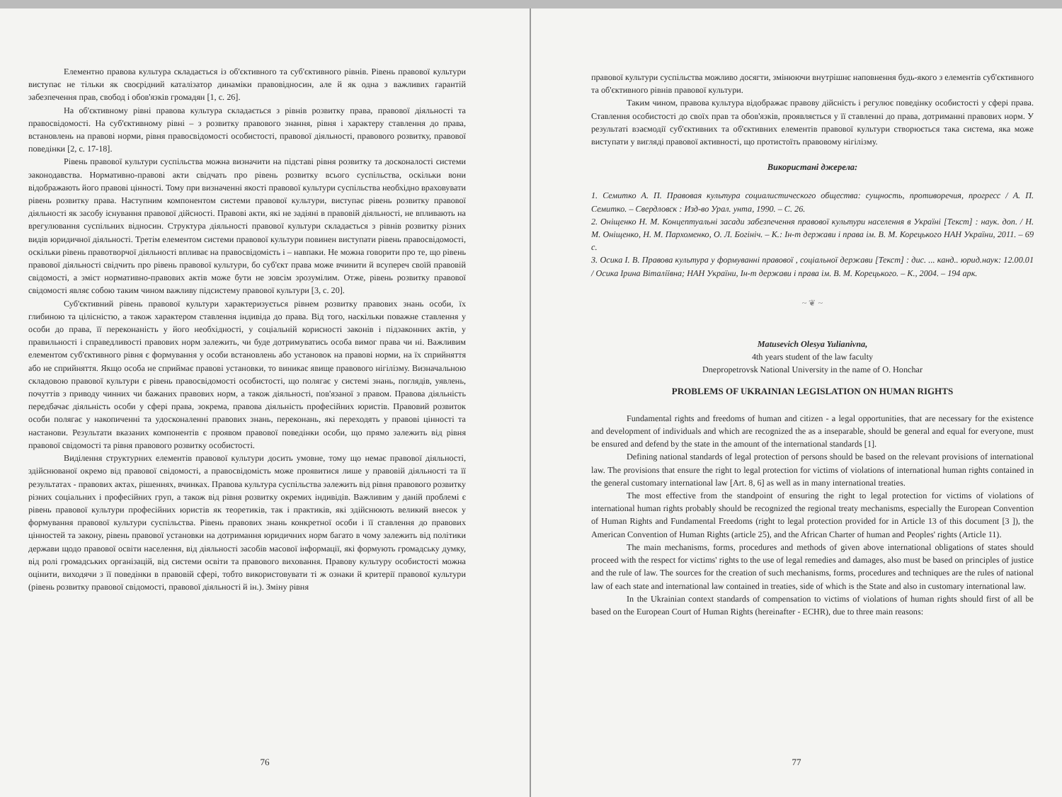Елементно правова культура складається із об'єктивного та суб'єктивного рівнів. Рівень правової культури виступає не тільки як своєрідний каталізатор динаміки правовідносин, але й як одна з важливих гарантій забезпечення прав, свобод і обов'язків громадян [1, с. 26].
На об'єктивному рівні правова культура складається з рівнів розвитку права, правової діяльності та правосвідомості. На суб'єктивному рівні – з розвитку правового знання, рівня і характеру ставлення до права, встановлень на правові норми, рівня правосвідомості особистості, правової діяльності, правового розвитку, правової поведінки [2, с. 17-18].
Рівень правової культури суспільства можна визначити на підставі рівня розвитку та досконалості системи законодавства. Нормативно-правові акти свідчать про рівень розвитку всього суспільства, оскільки вони відображають його правові цінності. Тому при визначенні якості правової культури суспільства необхідно враховувати рівень розвитку права. Наступним компонентом системи правової культури, виступає рівень розвитку правової діяльності як засобу існування правової дійсності. Правові акти, які не задіяні в правовій діяльності, не впливають на врегулювання суспільних відносин. Структура діяльності правової культури складається з рівнів розвитку різних видів юридичної діяльності. Третім елементом системи правової культури повинен виступати рівень правосвідомості, оскільки рівень правотворчої діяльності впливає на правосвідомість і – навпаки. Не можна говорити про те, що рівень правової діяльності свідчить про рівень правової культури, бо суб'єкт права може вчинити й всупереч своїй правовій свідомості, а зміст нормативно-правових актів може бути не зовсім зрозумілим. Отже, рівень розвитку правової свідомості являє собою таким чином важливу підсистему правової культури [3, с. 20].
Суб'єктивний рівень правової культури характеризується рівнем розвитку правових знань особи, їх глибиною та цілісністю, а також характером ставлення індивіда до права. Від того, наскільки поважне ставлення у особи до права, її переконаність у його необхідності, у соціальній корисності законів і підзаконних актів, у правильності і справедливості правових норм залежить, чи буде дотримуватись особа вимог права чи ні. Важливим елементом суб'єктивного рівня є формування у особи встановлень або установок на правові норми, на їх сприйняття або не сприйняття. Якщо особа не сприймає правові установки, то виникає явище правового нігілізму. Визначальною складовою правової культури є рівень правосвідомості особистості, що полягає у системі знань, поглядів, уявлень, почуттів з приводу чинних чи бажаних правових норм, а також діяльності, пов'язаної з правом. Правова діяльність передбачає діяльність особи у сфері права, зокрема, правова діяльність професійних юристів. Правовий розвиток особи полягає у накопиченні та удосконаленні правових знань, переконань, які переходять у правові цінності та настанови. Результати вказаних компонентів є проявом правової поведінки особи, що прямо залежить від рівня правової свідомості та рівня правового розвитку особистості.
Виділення структурних елементів правової культури досить умовне, тому що немає правової діяльності, здійснюваної окремо від правової свідомості, а правосвідомість може проявитися лише у правовій діяльності та її результатах - правових актах, рішеннях, вчинках. Правова культура суспільства залежить від рівня правового розвитку різних соціальних і професійних груп, а також від рівня розвитку окремих індивідів. Важливим у даній проблемі є рівень правової культури професійних юристів як теоретиків, так і практиків, які здійснюють великий внесок у формування правової культури суспільства. Рівень правових знань конкретної особи і її ставлення до правових цінностей та закону, рівень правової установки на дотримання юридичних норм багато в чому залежить від політики держави щодо правової освіти населення, від діяльності засобів масової інформації, які формують громадську думку, від ролі громадських організацій, від системи освіти та правового виховання. Правову культуру особистості можна оцінити, виходячи з її поведінки в правовій сфері, тобто використовувати ті ж ознаки й критерії правової культури (рівень розвитку правової свідомості, правової діяльності й ін.). Зміну рівня
76
правової культури суспільства можливо досягти, змінюючи внутрішнє наповнення будь-якого з елементів суб'єктивного та об'єктивного рівнів правової культури.
Таким чином, правова культура відображає правову дійсність і регулює поведінку особистості у сфері права. Ставлення особистості до своїх прав та обов'язків, проявляється у її ставленні до права, дотриманні правових норм. У результаті взаємодії суб'єктивних та об'єктивних елементів правової культури створюється така система, яка може виступати у вигляді правової активності, що протистоїть правовому нігілізму.
Використані джерела:
1. Семитко А. П. Правовая культура социалистического общества: сущность, противоречия, прогресс / А. П. Семитко. – Свердловск : Изд-во Урал. унта, 1990. – С. 26.
2. Оніщенко Н. М. Концептуальні засади забезпечення правової культури населення в Україні [Текст] : наук. доп. / Н. М. Оніщенко, Н. М. Пархоменко, О. Л. Богініч. – К.: Ін-т держави і права ім. В. М. Корецького НАН України, 2011. – 69 с.
3. Осика І. В. Правова культура у формуванні правової , соціальної держави [Текст] : дис. ... канд.. юрид.наук: 12.00.01 / Осика Ірина Віталіївна; НАН України, Ін-т держави і права ім. В. М. Корецького. – К., 2004. – 194 арк.
~ ❦ ~
Matusevich Olesya Yulianivna,
4th years student of the law faculty
Dnepropetrovsk National University in the name of O. Honchar
PROBLEMS OF UKRAINIAN LEGISLATION ON HUMAN RIGHTS
Fundamental rights and freedoms of human and citizen - a legal opportunities, that are necessary for the existence and development of individuals and which are recognized the as a inseparable, should be general and equal for everyone, must be ensured and defend by the state in the amount of the international standards [1].
Defining national standards of legal protection of persons should be based on the relevant provisions of international law. The provisions that ensure the right to legal protection for victims of violations of international human rights contained in the general customary international law [Art. 8, 6] as well as in many international treaties.
The most effective from the standpoint of ensuring the right to legal protection for victims of violations of international human rights probably should be recognized the regional treaty mechanisms, especially the European Convention of Human Rights and Fundamental Freedoms (right to legal protection provided for in Article 13 of this document [3 ]), the American Convention of Human Rights (article 25), and the African Charter of human and Peoples' rights (Article 11).
The main mechanisms, forms, procedures and methods of given above international obligations of states should proceed with the respect for victims' rights to the use of legal remedies and damages, also must be based on principles of justice and the rule of law. The sources for the creation of such mechanisms, forms, procedures and techniques are the rules of national law of each state and international law contained in treaties, side of which is the State and also in customary international law.
In the Ukrainian context standards of compensation to victims of violations of human rights should first of all be based on the European Court of Human Rights (hereinafter - ECHR), due to three main reasons:
77